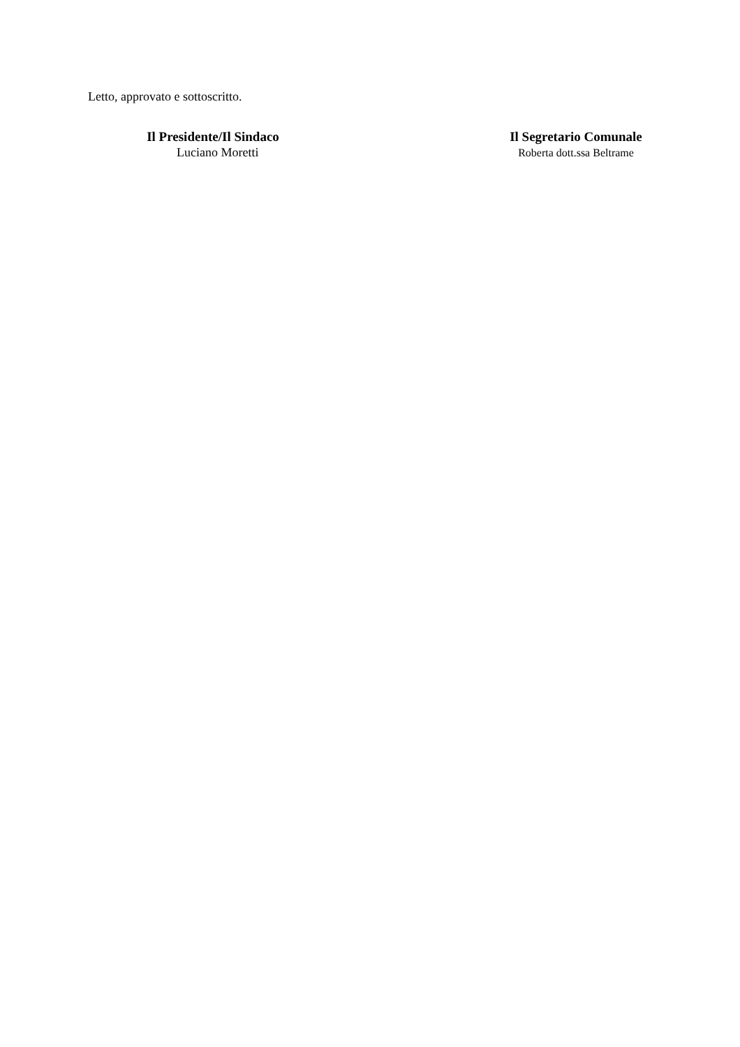Letto, approvato e sottoscritto.
Il Presidente/Il Sindaco
Luciano Moretti
Il Segretario Comunale
Roberta dott.ssa Beltrame